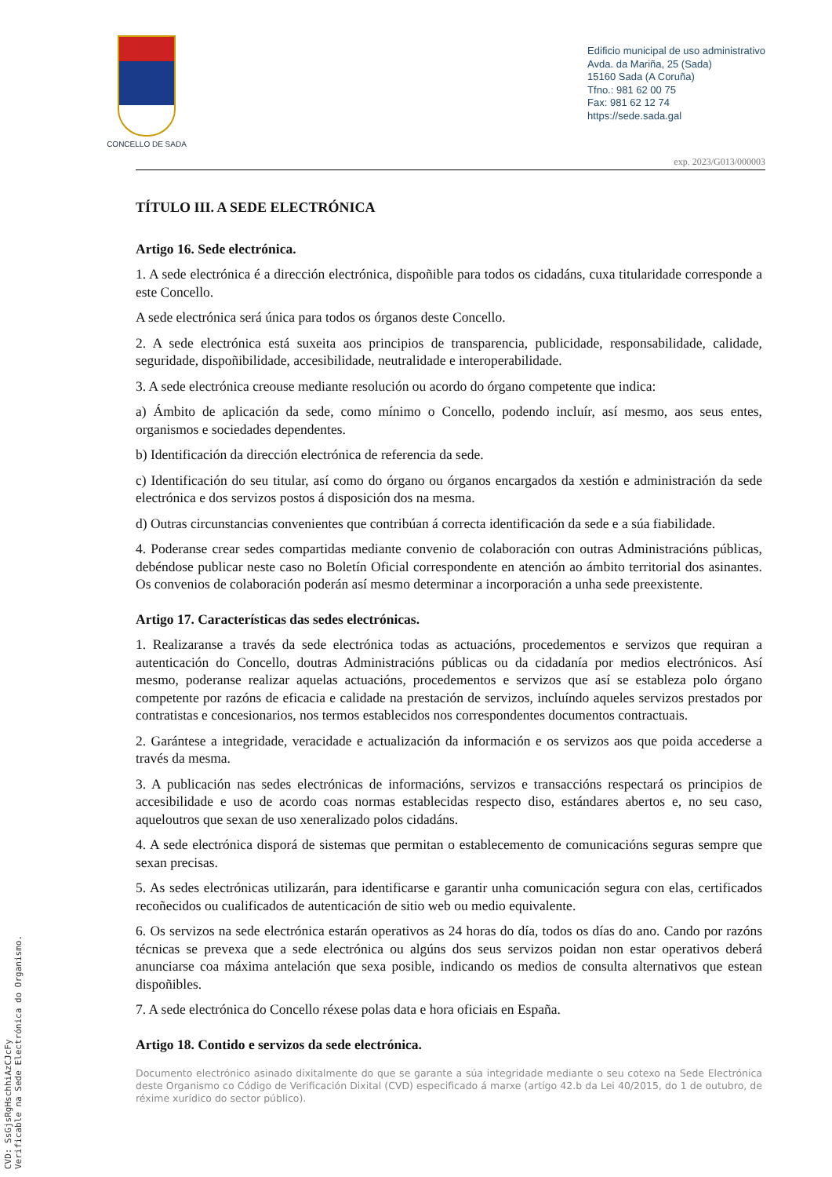CONCELLO DE SADA
Edificio municipal de uso administrativo
Avda. da Mariña, 25 (Sada)
15160 Sada (A Coruña)
Tfno.: 981 62 00 75
Fax: 981 62 12 74
https://sede.sada.gal
exp. 2023/G013/000003
TÍTULO III. A SEDE ELECTRÓNICA
Artigo 16. Sede electrónica.
1. A sede electrónica é a dirección electrónica, dispoñible para todos os cidadáns, cuxa titularidade corresponde a este Concello.
A sede electrónica será única para todos os órganos deste Concello.
2. A sede electrónica está suxeita aos principios de transparencia, publicidade, responsabilidade, calidade, seguridade, dispoñibilidade, accesibilidade, neutralidade e interoperabilidade.
3. A sede electrónica creouse mediante resolución ou acordo do órgano competente que indica:
a) Ámbito de aplicación da sede, como mínimo o Concello, podendo incluír, así mesmo, aos seus entes, organismos e sociedades dependentes.
b) Identificación da dirección electrónica de referencia da sede.
c) Identificación do seu titular, así como do órgano ou órganos encargados da xestión e administración da sede electrónica e dos servizos postos á disposición dos na mesma.
d) Outras circunstancias convenientes que contribúan á correcta identificación da sede e a súa fiabilidade.
4. Poderanse crear sedes compartidas mediante convenio de colaboración con outras Administracións públicas, debéndose publicar neste caso no Boletín Oficial correspondente en atención ao ámbito territorial dos asinantes. Os convenios de colaboración poderán así mesmo determinar a incorporación a unha sede preexistente.
Artigo 17. Características das sedes electrónicas.
1. Realizaranse a través da sede electrónica todas as actuacións, procedementos e servizos que requiran a autenticación do Concello, doutras Administracións públicas ou da cidadanía por medios electrónicos. Así mesmo, poderanse realizar aquelas actuacións, procedementos e servizos que así se estableza polo órgano competente por razóns de eficacia e calidade na prestación de servizos, incluíndo aqueles servizos prestados por contratistas e concesionarios, nos termos establecidos nos correspondentes documentos contractuais.
2. Garántese a integridade, veracidade e actualización da información e os servizos aos que poida accederse a través da mesma.
3. A publicación nas sedes electrónicas de informacións, servizos e transaccións respectará os principios de accesibilidade e uso de acordo coas normas establecidas respecto diso, estándares abertos e, no seu caso, aqueloutros que sexan de uso xeneralizado polos cidadáns.
4. A sede electrónica disporá de sistemas que permitan o establecemento de comunicacións seguras sempre que sexan precisas.
5. As sedes electrónicas utilizarán, para identificarse e garantir unha comunicación segura con elas, certificados recoñecidos ou cualificados de autenticación de sitio web ou medio equivalente.
6. Os servizos na sede electrónica estarán operativos as 24 horas do día, todos os días do ano. Cando por razóns técnicas se prevexa que a sede electrónica ou algúns dos seus servizos poidan non estar operativos deberá anunciarse coa máxima antelación que sexa posible, indicando os medios de consulta alternativos que estean dispoñibles.
7. A sede electrónica do Concello réxese polas data e hora oficiais en España.
Artigo 18. Contido e servizos da sede electrónica.
Documento electrónico asinado dixitalmente do que se garante a súa integridade mediante o seu cotexo na Sede Electrónica deste Organismo co Código de Verificación Dixital (CVD) especificado á marxe (artigo 42.b da Lei 40/2015, do 1 de outubro, de réxime xurídico do sector público).
CVD: SsGjsRgHschhiAzCJcFy
Verificable na Sede Electrónica do Organismo.